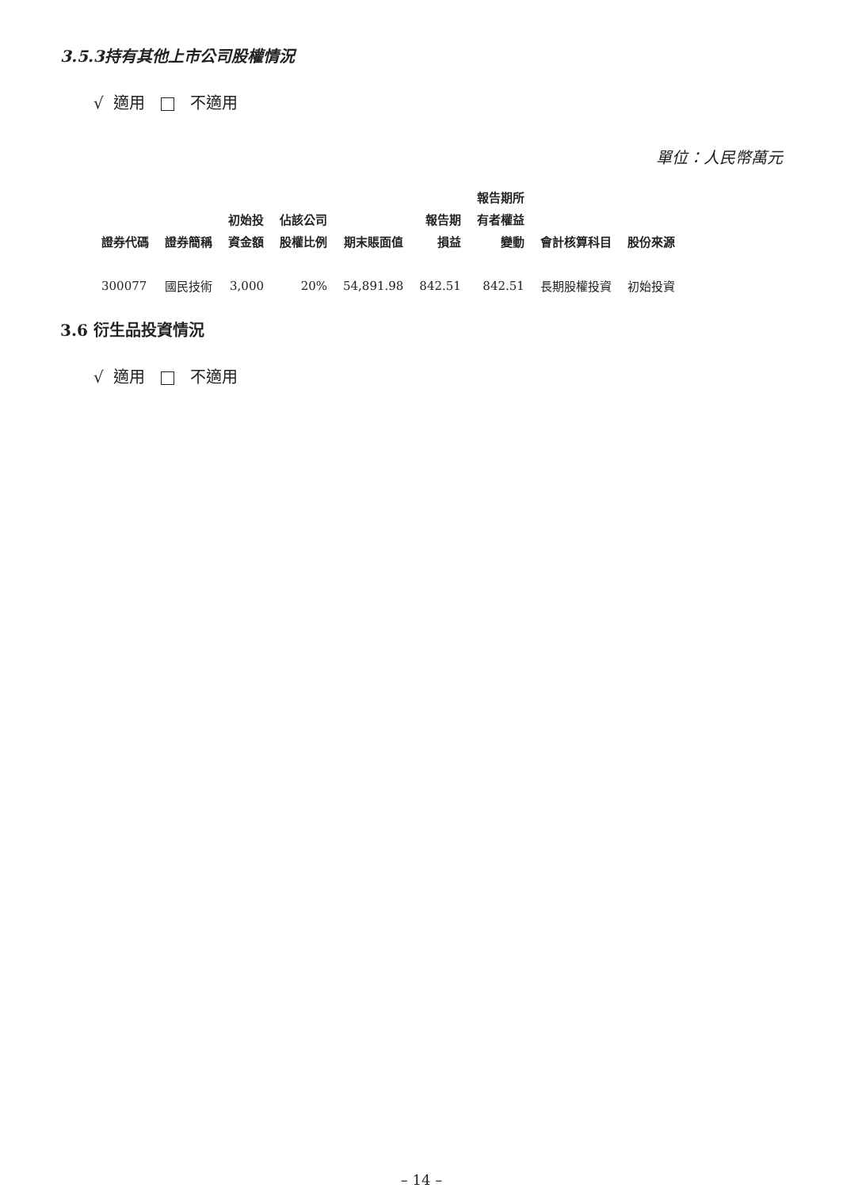3.5.3持有其他上市公司股權情況
√ 適用 不適用
單位：人民幣萬元
| 證券代碼 | 證券簡稱 | 初始投 資金額 | 佔該公司 股權比例 | 期末賬面值 | 報告期 損益 | 報告期所 有者權益 變動 | 會計核算科目 | 股份來源 |
| --- | --- | --- | --- | --- | --- | --- | --- | --- |
| 300077 | 國民技術 | 3,000 | 20% | 54,891.98 | 842.51 | 842.51 | 長期股權投資 | 初始投資 |
3.6 衍生品投資情況
√ 適用 不適用
– 14 –